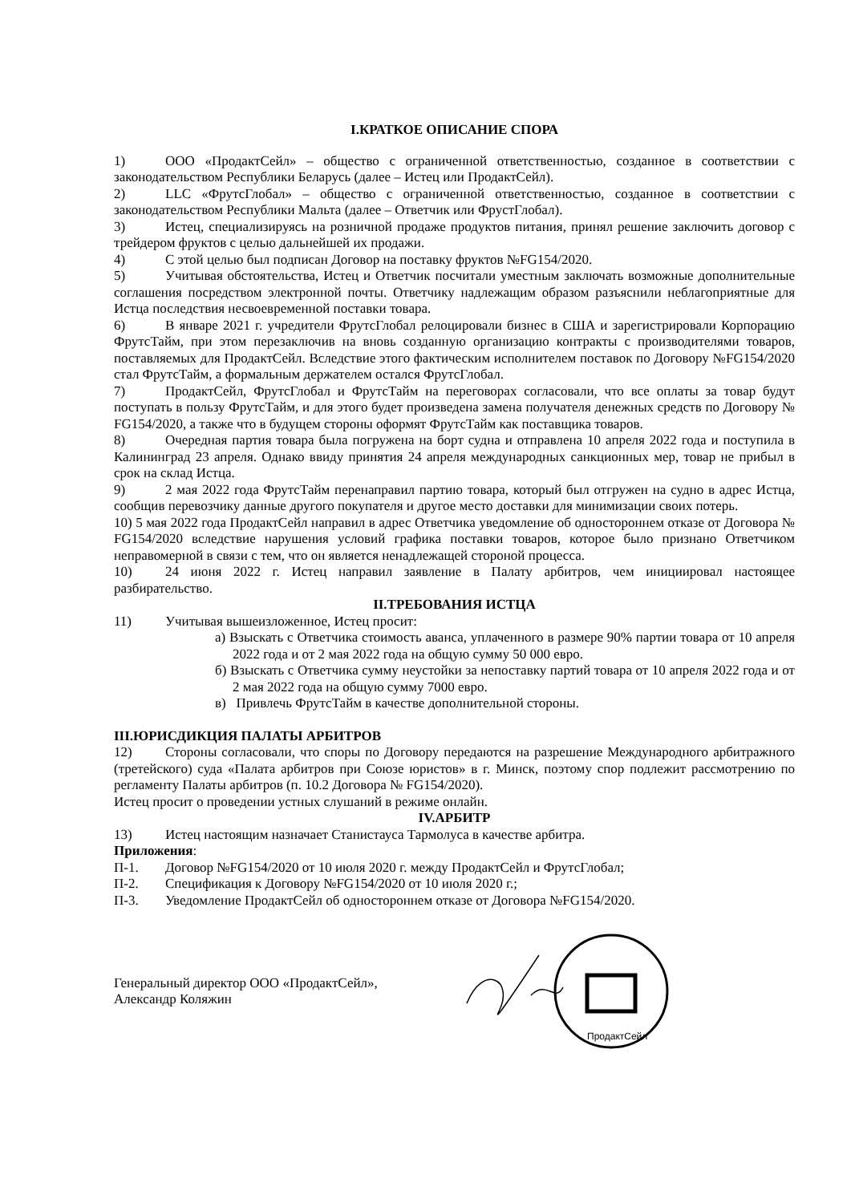I.КРАТКОЕ ОПИСАНИЕ СПОРА
1) ООО «ПродактСейл» – общество с ограниченной ответственностью, созданное в соответствии с законодательством Республики Беларусь (далее – Истец или ПродактСейл).
2) LLC «ФрутсГлобал» – общество с ограниченной ответственностью, созданное в соответствии с законодательством Республики Мальта (далее – Ответчик или ФрустГлобал).
3) Истец, специализируясь на розничной продаже продуктов питания, принял решение заключить договор с трейдером фруктов с целью дальнейшей их продажи.
4) С этой целью был подписан Договор на поставку фруктов №FG154/2020.
5) Учитывая обстоятельства, Истец и Ответчик посчитали уместным заключать возможные дополнительные соглашения посредством электронной почты. Ответчику надлежащим образом разъяснили неблагоприятные для Истца последствия несвоевременной поставки товара.
6) В январе 2021 г. учредители ФрутсГлобал релоцировали бизнес в США и зарегистрировали Корпорацию ФрутсТайм, при этом перезаключив на вновь созданную организацию контракты с производителями товаров, поставляемых для ПродактСейл. Вследствие этого фактическим исполнителем поставок по Договору №FG154/2020 стал ФрутсТайм, а формальным держателем остался ФрутсГлобал.
7) ПродактСейл, ФрутсГлобал и ФрутсТайм на переговорах согласовали, что все оплаты за товар будут поступать в пользу ФрутсТайм, и для этого будет произведена замена получателя денежных средств по Договору № FG154/2020, а также что в будущем стороны оформят ФрутсТайм как поставщика товаров.
8) Очередная партия товара была погружена на борт судна и отправлена 10 апреля 2022 года и поступила в Калининград 23 апреля. Однако ввиду принятия 24 апреля международных санкционных мер, товар не прибыл в срок на склад Истца.
9) 2 мая 2022 года ФрутсТайм перенаправил партию товара, который был отгружен на судно в адрес Истца, сообщив перевозчику данные другого покупателя и другое место доставки для минимизации своих потерь.
10) 5 мая 2022 года ПродактСейл направил в адрес Ответчика уведомление об одностороннем отказе от Договора № FG154/2020 вследствие нарушения условий графика поставки товаров, которое было признано Ответчиком неправомерной в связи с тем, что он является ненадлежащей стороной процесса.
10) 24 июня 2022 г. Истец направил заявление в Палату арбитров, чем инициировал настоящее разбирательство.
II.ТРЕБОВАНИЯ ИСТЦА
11) Учитывая вышеизложенное, Истец просит:
а) Взыскать с Ответчика стоимость аванса, уплаченного в размере 90% партии товара от 10 апреля 2022 года и от 2 мая 2022 года на общую сумму 50 000 евро.
б) Взыскать с Ответчика сумму неустойки за непоставку партий товара от 10 апреля 2022 года и от 2 мая 2022 года на общую сумму 7000 евро.
в) Привлечь ФрутсТайм в качестве дополнительной стороны.
III.ЮРИСДИКЦИЯ ПАЛАТЫ АРБИТРОВ
12) Стороны согласовали, что споры по Договору передаются на разрешение Международного арбитражного (третейского) суда «Палата арбитров при Союзе юристов» в г. Минск, поэтому спор подлежит рассмотрению по регламенту Палаты арбитров (п. 10.2 Договора № FG154/2020).
Истец просит о проведении устных слушаний в режиме онлайн.
IV.АРБИТР
13) Истец настоящим назначает Станистауса Тармолуса в качестве арбитра.
Приложения:
П-1. Договор №FG154/2020 от 10 июля 2020 г. между ПродактСейл и ФрутсГлобал;
П-2. Спецификация к Договору №FG154/2020 от 10 июля 2020 г.;
П-3. Уведомление ПродактСейл об одностороннем отказе от Договора №FG154/2020.
Генеральный директор ООО «ПродактСейл»,
Александр Коляжин
ПродактСейл